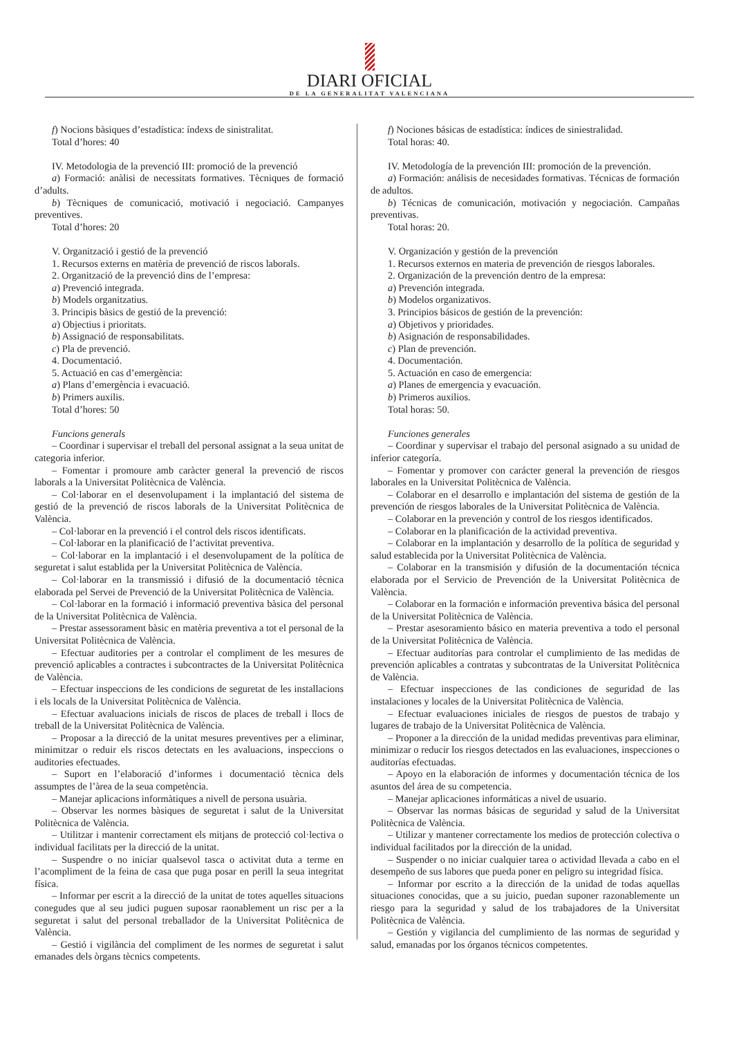DIARI OFICIAL
DE LA GENERALITAT VALENCIANA
f) Nocions bàsiques d’estadística: índexs de sinistralitat.
Total d’hores: 40
IV. Metodologia de la prevenció III: promoció de la prevenció
a) Formació: anàlisi de necessitats formatives. Tècniques de formació d’adults.
b) Tècniques de comunicació, motivació i negociació. Campanyes preventives.
Total d’hores: 20
V. Organització i gestió de la prevenció
1. Recursos externs en matèria de prevenció de riscos laborals.
2. Organització de la prevenció dins de l’empresa:
a) Prevenció integrada.
b) Models organitzatius.
3. Principis bàsics de gestió de la prevenció:
a) Objectius i prioritats.
b) Assignació de responsabilitats.
c) Pla de prevenció.
4. Documentació.
5. Actuació en cas d’emergència:
a) Plans d’emergència i evacuació.
b) Primers auxilis.
Total d’hores: 50
Funcions generals
– Coordinar i supervisar el treball del personal assignat a la seua unitat de categoria inferior.
– Fomentar i promoure amb caràcter general la prevenció de riscos laborals a la Universitat Politècnica de València.
– Col·laborar en el desenvolupament i la implantació del sistema de gestió de la prevenció de riscos laborals de la Universitat Politècnica de València.
– Col·laborar en la prevenció i el control dels riscos identificats.
– Col·laborar en la planificació de l’activitat preventiva.
– Col·laborar en la implantació i el desenvolupament de la política de seguretat i salut establida per la Universitat Politècnica de València.
– Col·laborar en la transmissió i difusió de la documentació tècnica elaborada pel Servei de Prevenció de la Universitat Politècnica de València.
– Col·laborar en la formació i informació preventiva bàsica del personal de la Universitat Politècnica de València.
– Prestar assessorament bàsic en matèria preventiva a tot el personal de la Universitat Politècnica de València.
– Efectuar auditories per a controlar el compliment de les mesures de prevenció aplicables a contractes i subcontractes de la Universitat Politècnica de València.
– Efectuar inspeccions de les condicions de seguretat de les installacions i els locals de la Universitat Politècnica de València.
– Efectuar avaluacions inicials de riscos de places de treball i llocs de treball de la Universitat Politècnica de València.
– Proposar a la direcció de la unitat mesures preventives per a eliminar, minimitzar o reduir els riscos detectats en les avaluacions, inspeccions o auditories efectuades.
– Suport en l’elaboració d’informes i documentació tècnica dels assumptes de l’àrea de la seua competència.
– Manejar aplicacions informàtiques a nivell de persona usuària.
– Observar les normes bàsiques de seguretat i salut de la Universitat Politècnica de València.
– Utilitzar i mantenir correctament els mitjans de protecció col·lectiva o individual facilitats per la direcció de la unitat.
– Suspendre o no iniciar qualsevol tasca o activitat duta a terme en l’acompliment de la feina de casa que puga posar en perill la seua integritat física.
– Informar per escrit a la direcció de la unitat de totes aquelles situacions conegudes que al seu judici puguen suposar raonablement un risc per a la seguretat i salut del personal treballador de la Universitat Politècnica de València.
– Gestió i vigilància del compliment de les normes de seguretat i salut emanades dels òrgans tècnics competents.
f) Nociones básicas de estadística: índices de siniestralidad.
Total horas: 40.
IV. Metodología de la prevención III: promoción de la prevención.
a) Formación: análisis de necesidades formativas. Técnicas de formación de adultos.
b) Técnicas de comunicación, motivación y negociación. Campañas preventivas.
Total horas: 20.
V. Organización y gestión de la prevención
1. Recursos externos en materia de prevención de riesgos laborales.
2. Organización de la prevención dentro de la empresa:
a) Prevención integrada.
b) Modelos organizativos.
3. Principios básicos de gestión de la prevención:
a) Objetivos y prioridades.
b) Asignación de responsabilidades.
c) Plan de prevención.
4. Documentación.
5. Actuación en caso de emergencia:
a) Planes de emergencia y evacuación.
b) Primeros auxilios.
Total horas: 50.
Funciones generales
– Coordinar y supervisar el trabajo del personal asignado a su unidad de inferior categoría.
– Fomentar y promover con carácter general la prevención de riesgos laborales en la Universitat Politècnica de València.
– Colaborar en el desarrollo e implantación del sistema de gestión de la prevención de riesgos laborales de la Universitat Politècnica de València.
– Colaborar en la prevención y control de los riesgos identificados.
– Colaborar en la planificación de la actividad preventiva.
– Colaborar en la implantación y desarrollo de la política de seguridad y salud establecida por la Universitat Politècnica de València.
– Colaborar en la transmisión y difusión de la documentación técnica elaborada por el Servicio de Prevención de la Universitat Politècnica de València.
– Colaborar en la formación e información preventiva básica del personal de la Universitat Politècnica de València.
– Prestar asesoramiento básico en materia preventiva a todo el personal de la Universitat Politècnica de València.
– Efectuar auditorías para controlar el cumplimiento de las medidas de prevención aplicables a contratas y subcontratas de la Universitat Politècnica de València.
– Efectuar inspecciones de las condiciones de seguridad de las instalaciones y locales de la Universitat Politècnica de València.
– Efectuar evaluaciones iniciales de riesgos de puestos de trabajo y lugares de trabajo de la Universitat Politècnica de València.
– Proponer a la dirección de la unidad medidas preventivas para eliminar, minimizar o reducir los riesgos detectados en las evaluaciones, inspecciones o auditorías efectuadas.
– Apoyo en la elaboración de informes y documentación técnica de los asuntos del área de su competencia.
– Manejar aplicaciones informáticas a nivel de usuario.
– Observar las normas básicas de seguridad y salud de la Universitat Politècnica de València.
– Utilizar y mantener correctamente los medios de protección colectiva o individual facilitados por la dirección de la unidad.
– Suspender o no iniciar cualquier tarea o actividad llevada a cabo en el desempeño de sus labores que pueda poner en peligro su integridad física.
– Informar por escrito a la dirección de la unidad de todas aquellas situaciones conocidas, que a su juicio, puedan suponer razonablemente un riesgo para la seguridad y salud de los trabajadores de la Universitat Politècnica de València.
– Gestión y vigilancia del cumplimiento de las normas de seguridad y salud, emanadas por los órganos técnicos competentes.